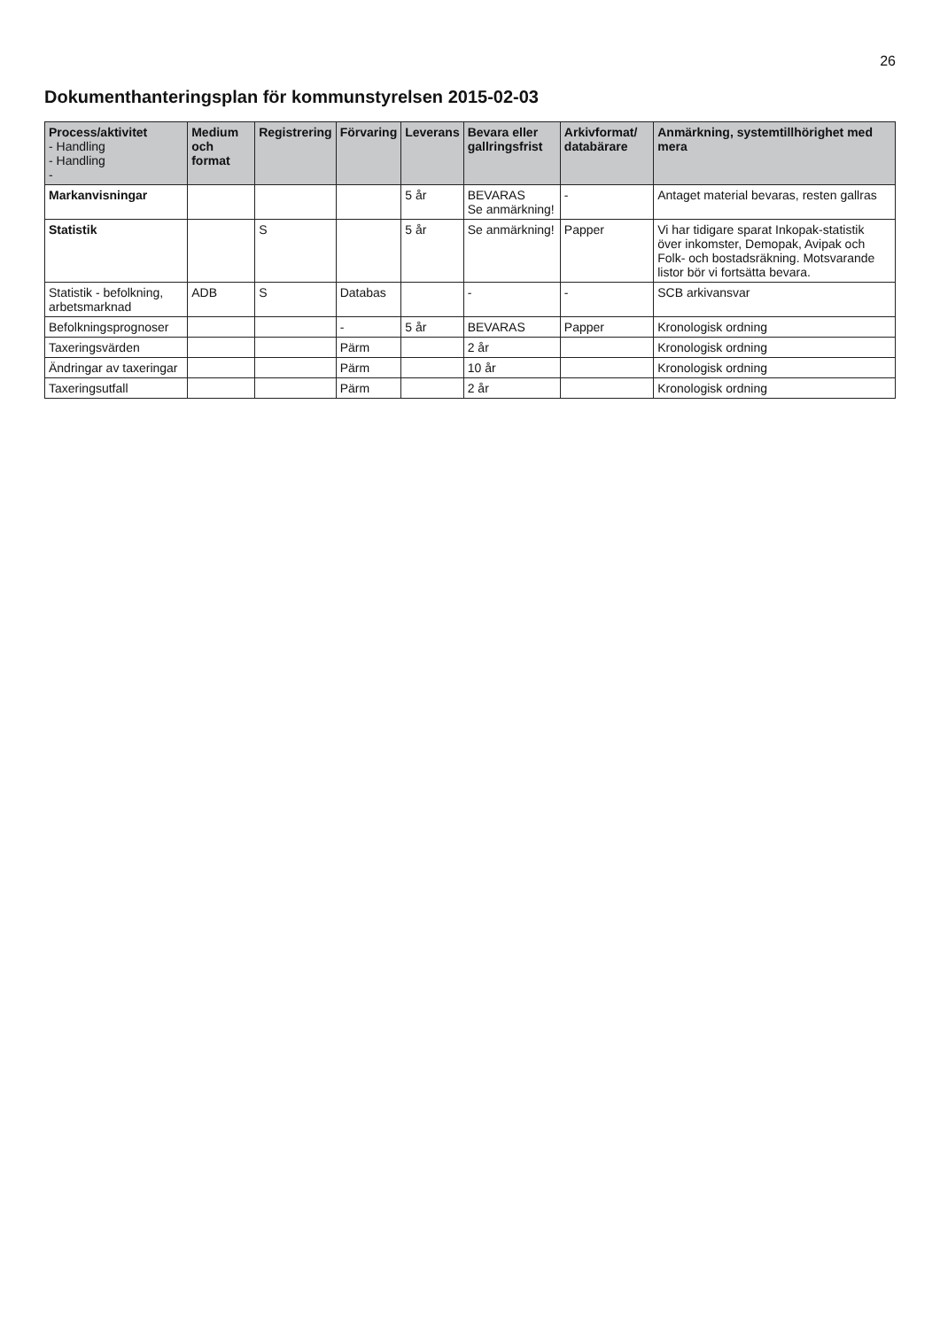26
Dokumenthanteringsplan för kommunstyrelsen 2015-02-03
| Process/aktivitet - Handling - Handling - | Medium och format | Registrering | Förvaring | Leverans | Bevara eller gallringsfrist | Arkivformat/ databärare | Anmärkning, systemtillhörighet med mera |
| --- | --- | --- | --- | --- | --- | --- | --- |
| Markanvisningar | | | | 5 år | BEVARAS Se anmärkning! | - | Antaget material bevaras, resten gallras |
| Statistik | | S | | 5 år | Se anmärkning! | Papper | Vi har tidigare sparat Inkopak-statistik över inkomster, Demopak, Avipak och Folk- och bostadsräkning. Motsvarande listor bör vi fortsätta bevara. |
| Statistik - befolkning, arbetsmarknad | ADB | S | Databas | | - | - | SCB arkivansvar |
| Befolkningsprognoser | | | - | 5 år | BEVARAS | Papper | Kronologisk ordning |
| Taxeringsvärden | | | Pärm | | 2 år | | Kronologisk ordning |
| Ändringar av taxeringar | | | Pärm | | 10 år | | Kronologisk ordning |
| Taxeringsutfall | | | Pärm | | 2 år | | Kronologisk ordning |